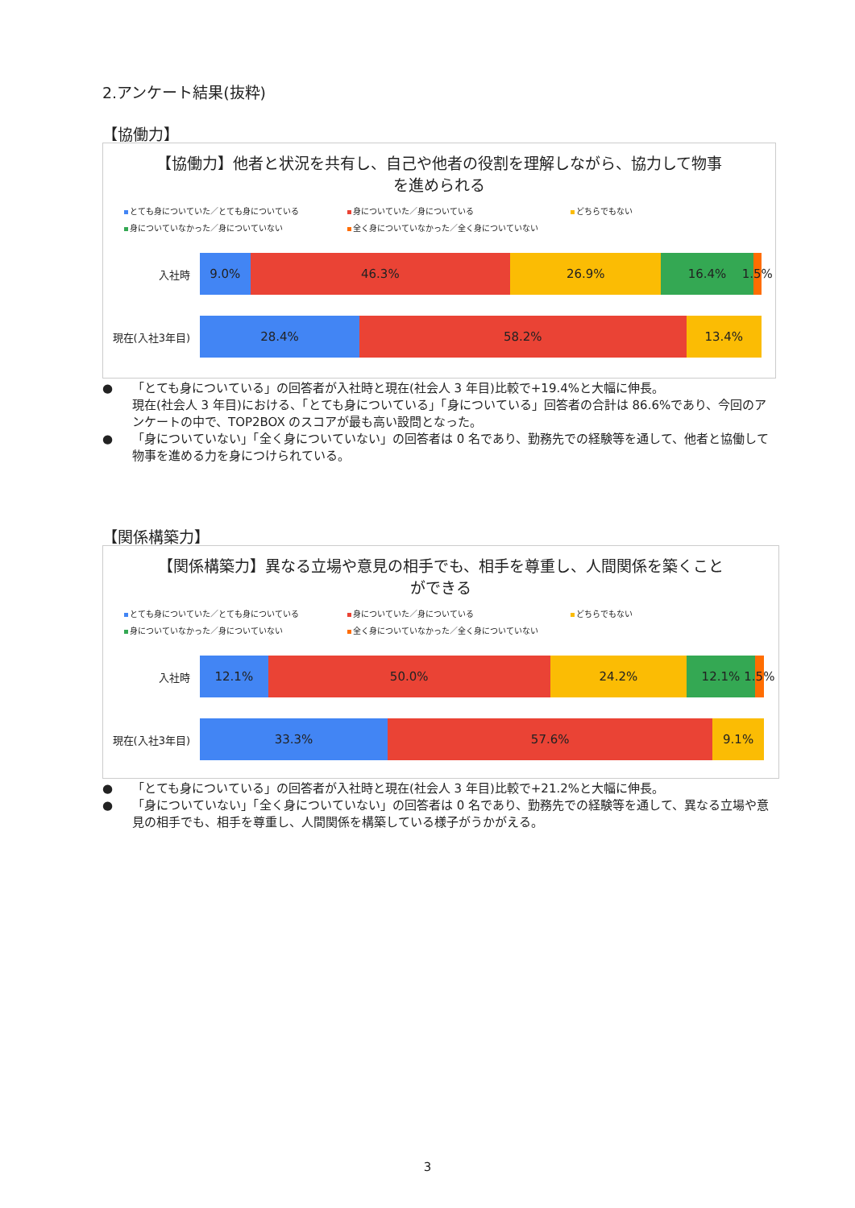2.アンケート結果(抜粋)
【協働力】
【協働力】他者と状況を共有し、自己や他者の役割を理解しながら、協力して物事を進められる
とても身についていた／とても身についている 身についていた／身についている どちらでもない 身についていなかった／身についていない 全く身についていなかった／全く身についていない
入社時
9.0% 46.3% 26.9% 16.4% 1.5%
現在(入社3年目)
28.4% 58.2% 13.4%
● 「とても身についている」の回答者が入社時と現在(社会人 3 年目)比較で+19.4%と大幅に伸長。
現在(社会人 3 年目)における、「とても身についている」「身についている」回答者の合計は 86.6%であり、今回のアンケートの中で、TOP2BOX のスコアが最も高い設問となった。
● 「身についていない」「全く身についていない」の回答者は 0 名であり、勤務先での経験等を通して、他者と協働して物事を進める力を身につけられている。
【関係構築力】
【関係構築力】異なる立場や意見の相手でも、相手を尊重し、人間関係を築くことができる
とても身についていた／とても身についている 身についていた／身についている どちらでもない 身についていなかった／身についていない 全く身についていなかった／全く身についていない
入社時
12.1% 50.0% 24.2% 12.1% 1.5%
現在(入社3年目)
33.3% 57.6% 9.1%
● 「とても身についている」の回答者が入社時と現在(社会人 3 年目)比較で+21.2%と大幅に伸長。
● 「身についていない」「全く身についていない」の回答者は 0 名であり、勤務先での経験等を通して、異なる立場や意見の相手でも、相手を尊重し、人間関係を構築している様子がうかがえる。
3